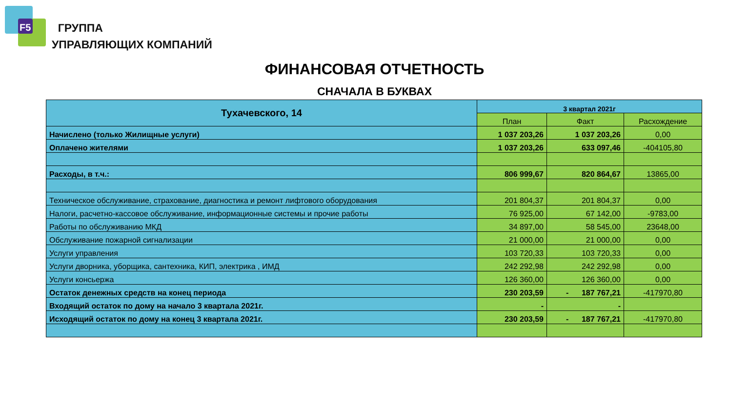F5
ГРУППА
УПРАВЛЯЮЩИХ КОМПАНИЙ
ФИНАНСОВАЯ ОТЧЕТНОСТЬ
СНАЧАЛА В БУКВАХ
| Тухачевского, 14 | 3 квартал 2021г | | |
| --- | --- | --- | --- |
| | План | Факт | Расхождение |
| Начислено (только Жилищные услуги) | 1 037 203,26 | 1 037 203,26 | 0,00 |
| Оплачено жителями | 1 037 203,26 | 633 097,46 | -404105,80 |
| Расходы, в т.ч.: | 806 999,67 | 820 864,67 | 13865,00 |
| Техническое обслуживание, страхование, диагностика и ремонт лифтового оборудования | 201 804,37 | 201 804,37 | 0,00 |
| Налоги, расчетно-кассовое обслуживание, информационные системы и прочие работы | 76 925,00 | 67 142,00 | -9783,00 |
| Работы по обслуживанию МКД | 34 897,00 | 58 545,00 | 23648,00 |
| Обслуживание пожарной сигнализации | 21 000,00 | 21 000,00 | 0,00 |
| Услуги управления | 103 720,33 | 103 720,33 | 0,00 |
| Услуги дворника, уборщика, сантехника, КИП, электрика , ИМД | 242 292,98 | 242 292,98 | 0,00 |
| Услуги консьержа | 126 360,00 | 126 360,00 | 0,00 |
| Остаток денежных средств на конец периода | 230 203,59 | - 187 767,21 | -417970,80 |
| Входящий остаток по дому на начало 3 квартала 2021г. | - | - | |
| Исходящий остаток по дому на конец 3 квартала 2021г. | 230 203,59 | - 187 767,21 | -417970,80 |